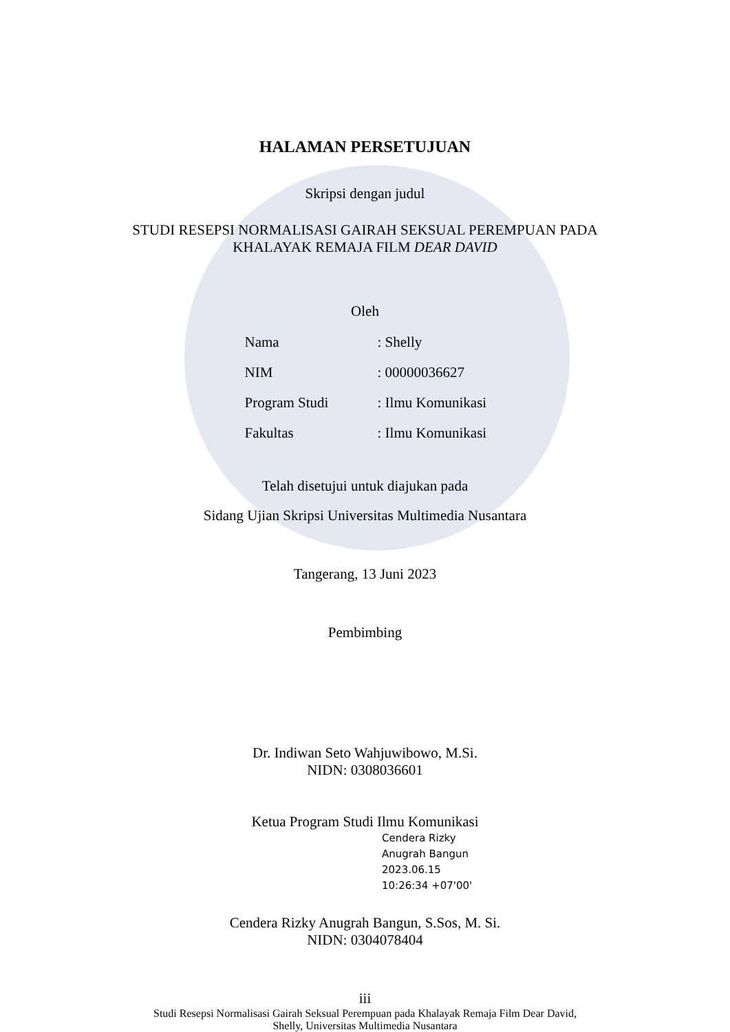HALAMAN PERSETUJUAN
Skripsi dengan judul
STUDI RESEPSI NORMALISASI GAIRAH SEKSUAL PEREMPUAN PADA
KHALAYAK REMAJA FILM DEAR DAVID
Oleh
Nama: Shelly
NIM: 00000036627
Program Studi: Ilmu Komunikasi
Fakultas: Ilmu Komunikasi
Telah disetujui untuk diajukan pada
Sidang Ujian Skripsi Universitas Multimedia Nusantara
Tangerang, 13 Juni 2023
Pembimbing
Dr. Indiwan Seto Wahjuwibowo, M.Si.
NIDN: 0308036601
Ketua Program Studi Ilmu Komunikasi
Cendera Rizky Anugrah Bangun 2023.06.15 10:26:34 +07'00'
Cendera Rizky Anugrah Bangun, S.Sos, M. Si.
NIDN: 0304078404
iii
Studi Resepsi Normalisasi Gairah Seksual Perempuan pada Khalayak Remaja Film Dear David,
Shelly, Universitas Multimedia Nusantara